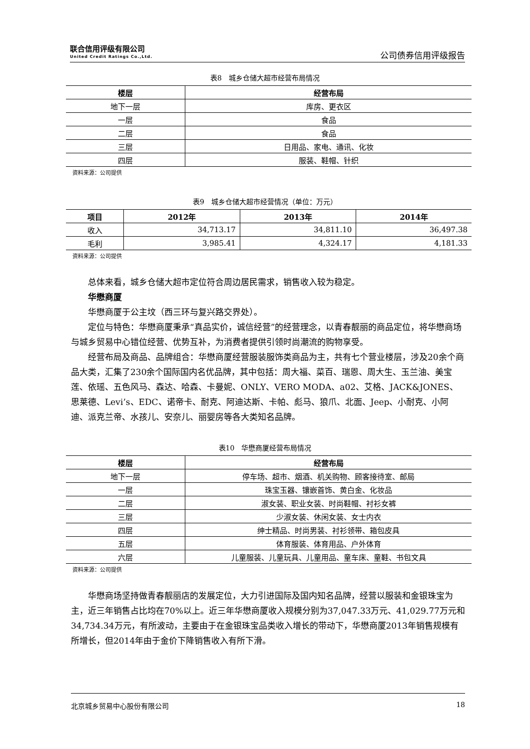联合信用评级有限公司
United Credit Ratings Co.,Ltd.
公司债券信用评级报告
表8　城乡仓储大超市经营布局情况
| 楼层 | 经营布局 |
| --- | --- |
| 地下一层 | 库房、更衣区 |
| 一层 | 食品 |
| 二层 | 食品 |
| 三层 | 日用品、家电、通讯、化妆 |
| 四层 | 服装、鞋帽、针织 |
资料来源：公司提供
表9　城乡仓储大超市经营情况（单位：万元）
| 项目 | 2012年 | 2013年 | 2014年 |
| --- | --- | --- | --- |
| 收入 | 34,713.17 | 34,811.10 | 36,497.38 |
| 毛利 | 3,985.41 | 4,324.17 | 4,181.33 |
资料来源：公司提供
总体来看，城乡仓储大超市定位符合周边居民需求，销售收入较为稳定。
华懋商厦
华懋商厦于公主坟（西三环与复兴路交界处）。
定位与特色：华懋商厦秉承“真品实价，诚信经营”的经营理念，以青春靓丽的商品定位，将华懋商场与城乡贸易中心错位经营、优势互补，为消费者提供引领时尚潮流的购物享受。
经营布局及商品、品牌组合：华懋商厦经营服装服饰类商品为主，共有七个营业楼层，涉及20余个商品大类，汇集了230余个国际国内名优品牌，其中包括：周大福、菜百、瑞恩、周大生、玉兰油、美宝莲、依瑶、五色风马、森达、哈森、卡曼妮、ONLY、VERO MODA、a02、艾格、JACK&JONES、思莱德、Levi’s、EDC、诺帝卡、耐克、阿迪达斯、卡帕、彪马、狼爪、北面、Jeep、小耐克、小阿迪、派克兰帝、水孩儿、安奈儿、丽婴房等各大类知名品牌。
表10　华懋商厦经营布局情况
| 楼层 | 经营布局 |
| --- | --- |
| 地下一层 | 停车场、超市、烟酒、机关购物、顾客接待室、邮局 |
| 一层 | 珠宝玉器、镶嵌首饰、黄白金、化妆品 |
| 二层 | 淑女装、职业女装、时尚鞋帽、衬衫女裤 |
| 三层 | 少淑女装、休闲女装、女士内衣 |
| 四层 | 绅士精品、时尚男装、衬衫领带、箱包皮具 |
| 五层 | 体育服装、体育用品、户外体育 |
| 六层 | 儿童服装、儿童玩具、儿童用品、童车床、童鞋、书包文具 |
资料来源：公司提供
华懋商场坚持做青春靓丽店的发展定位，大力引进国际及国内知名品牌，经营以服装和金银珠宝为主，近三年销售占比均在70%以上。近三年华懋商厦收入规模分别为37,047.33万元、41,029.77万元和34,734.34万元，有所波动，主要由于在金银珠宝品类收入增长的带动下，华懋商厦2013年销售规模有所增长，但2014年由于金价下降销售收入有所下滑。
北京城乡贸易中心股份有限公司 18